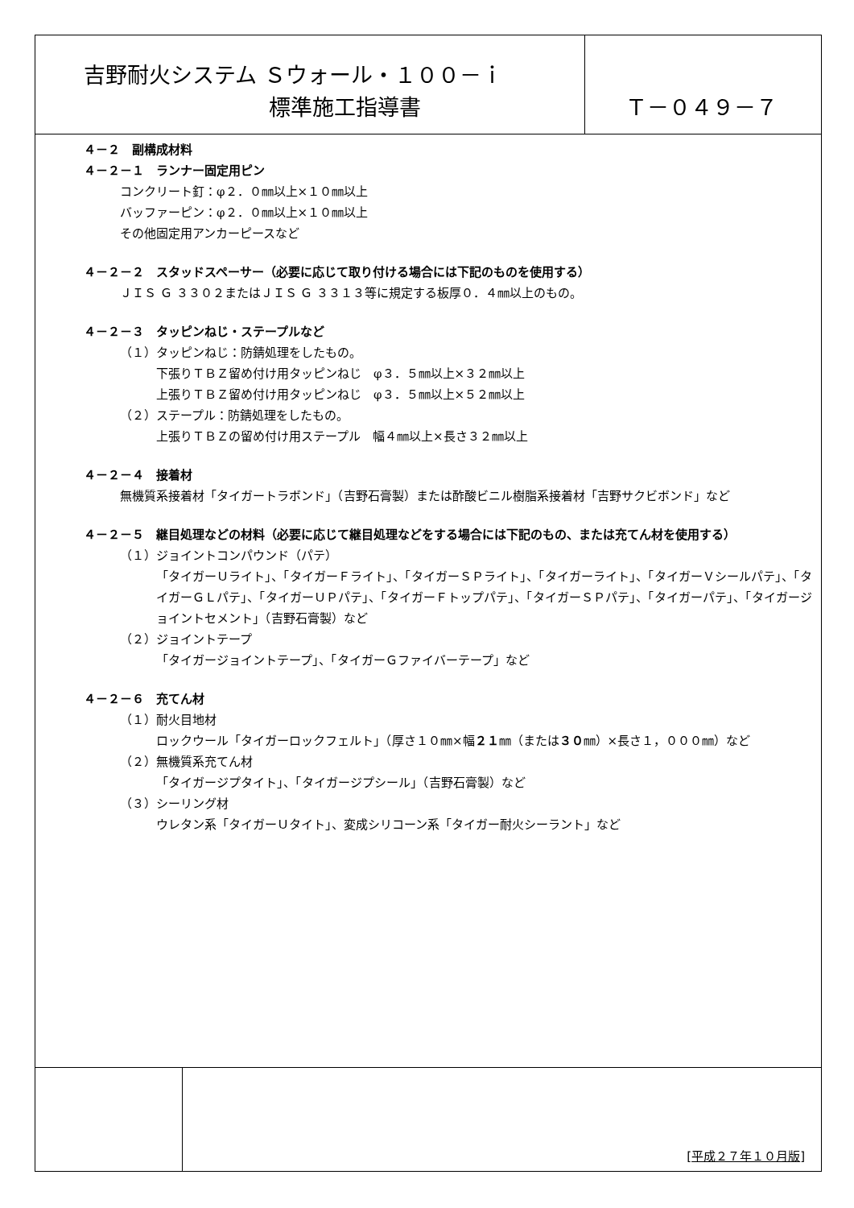吉野耐火システム Ｓウォール・１００－ｉ
標準施工指導書
Ｔ－０４９－７
４－２　副構成材料
４－２－１　ランナー固定用ピン
コンクリート釘：φ２．０㎜以上×１０㎜以上
バッファーピン：φ２．０㎜以上×１０㎜以上
その他固定用アンカーピースなど
４－２－２　スタッドスペーサー（必要に応じて取り付ける場合には下記のものを使用する）
ＪＩＳ Ｇ ３３０２またはＪＩＳ Ｇ ３３１３等に規定する板厚０．４㎜以上のもの。
４－２－３　タッピンねじ・ステープルなど
（１）タッピンねじ：防錆処理をしたもの。
下張りＴＢＺ留め付け用タッピンねじ　φ３．５㎜以上×３２㎜以上
上張りＴＢＺ留め付け用タッピンねじ　φ３．５㎜以上×５２㎜以上
（２）ステープル：防錆処理をしたもの。
上張りＴＢＺの留め付け用ステープル　幅４㎜以上×長さ３２㎜以上
４－２－４　接着材
無機質系接着材「タイガートラボンド」（吉野石膏製）または酢酸ビニル樹脂系接着材「吉野サクビボンド」など
４－２－５　継目処理などの材料（必要に応じて継目処理などをする場合には下記のもの、または充てん材を使用する）
（１）ジョイントコンパウンド（パテ）
「タイガーＵライト」、「タイガーＦライト」、「タイガーＳＰライト」、「タイガーライト」、「タイガーＶシールパテ」、「タイガーＧＬパテ」、「タイガーＵＰパテ」、「タイガーＦトップパテ」、「タイガーＳＰパテ」、「タイガーパテ」、「タイガージョイントセメント」（吉野石膏製）など
（２）ジョイントテープ
「タイガージョイントテープ」、「タイガーＧファイバーテープ」など
４－２－６　充てん材
（１）耐火目地材
ロックウール「タイガーロックフェルト」（厚さ１０㎜×幅２１㎜（または３０㎜）×長さ１，０００㎜）など
（２）無機質系充てん材
「タイガージプタイト」、「タイガージプシール」（吉野石膏製）など
（３）シーリング材
ウレタン系「タイガーＵタイト」、変成シリコーン系「タイガー耐火シーラント」など
[平成２７年１０月版]